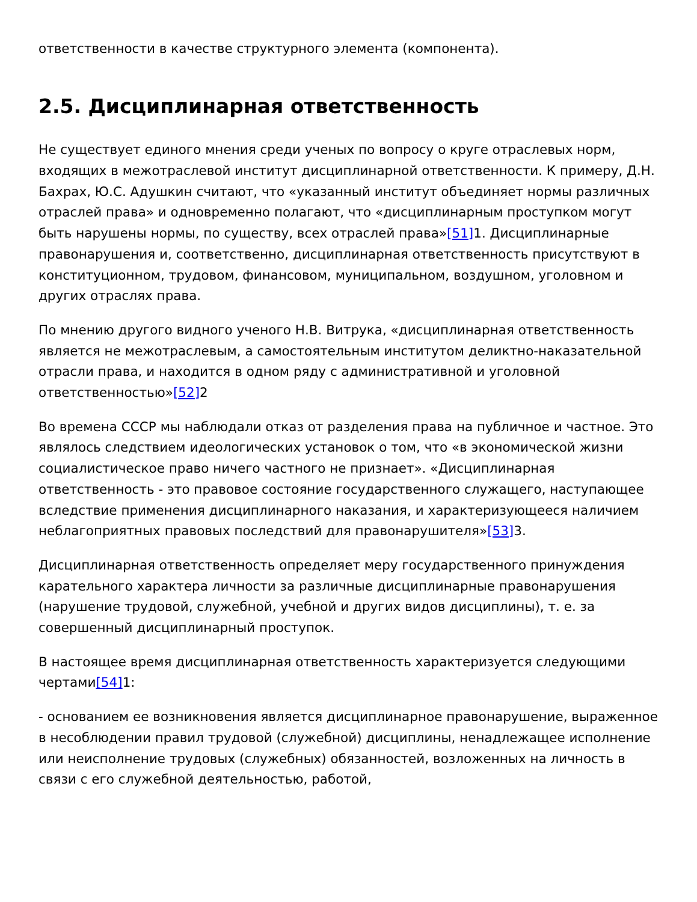ответственности в качестве структурного элемента (компонента).
2.5. Дисциплинарная ответственность
Не существует единого мнения среди ученых по вопросу о круге отраслевых норм, входящих в межотраслевой институт дисциплинарной ответственности. К примеру, Д.Н. Бахрах, Ю.С. Адушкин считают, что «указанный институт объединяет нормы различных отраслей права» и одновременно полагают, что «дисциплинарным проступком могут быть нарушены нормы, по существу, всех отраслей права»[51] 1. Дисциплинарные правонарушения и, соответственно, дисциплинарная ответственность присутствуют в конституционном, трудовом, финансовом, муниципальном, воздушном, уголовном и других отраслях права.
По мнению другого видного ученого Н.В. Витрука, «дисциплинарная ответственность является не межотраслевым, а самостоятельным институтом деликтно-наказательной отрасли права, и находится в одном ряду с административной и уголовной ответственностью»[52] 2
Во времена СССР мы наблюдали отказ от разделения права на публичное и частное. Это являлось следствием идеологических установок о том, что «в экономической жизни социалистическое право ничего частного не признает». «Дисциплинарная ответственность - это правовое состояние государственного служащего, наступающее вследствие применения дисциплинарного наказания, и характеризующееся наличием неблагоприятных правовых последствий для правонарушителя»[53] 3.
Дисциплинарная ответственность определяет меру государственного принуждения карательного характера личности за различные дисциплинарные правонарушения (нарушение трудовой, служебной, учебной и других видов дисциплины), т. е. за совершенный дисциплинарный проступок.
В настоящее время дисциплинарная ответственность характеризуется следующими чертами[54] 1:
- основанием ее возникновения является дисциплинарное правонарушение, выраженное в несоблюдении правил трудовой (служебной) дисциплины, ненадлежащее исполнение или неисполнение трудовых (служебных) обязанностей, возложенных на личность в связи с его служебной деятельностью, работой,